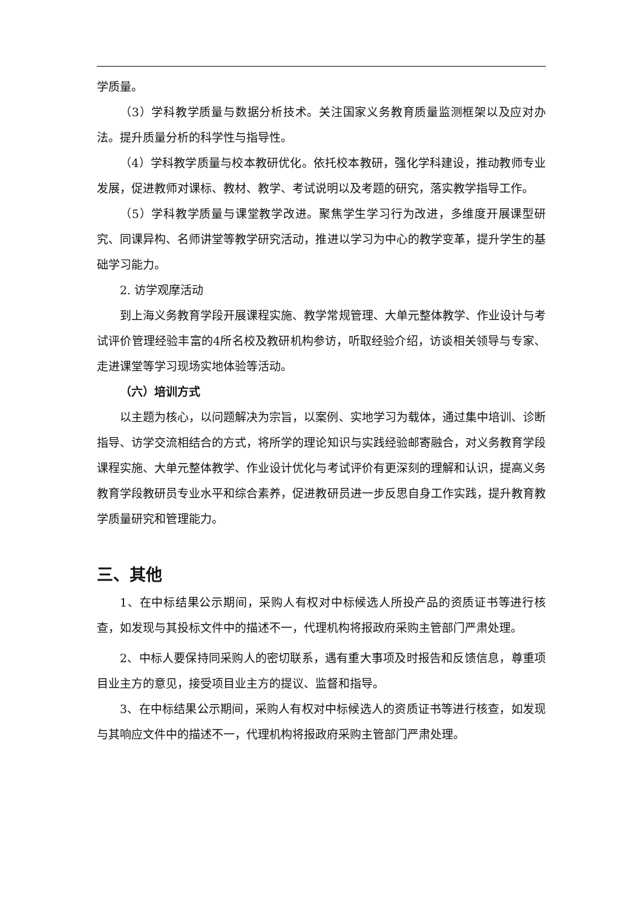学质量。
（3）学科教学质量与数据分析技术。关注国家义务教育质量监测框架以及应对办法。提升质量分析的科学性与指导性。
（4）学科教学质量与校本教研优化。依托校本教研，强化学科建设，推动教师专业发展，促进教师对课标、教材、教学、考试说明以及考题的研究，落实教学指导工作。
（5）学科教学质量与课堂教学改进。聚焦学生学习行为改进，多维度开展课型研究、同课异构、名师讲堂等教学研究活动，推进以学习为中心的教学变革，提升学生的基础学习能力。
2. 访学观摩活动
到上海义务教育学段开展课程实施、教学常规管理、大单元整体教学、作业设计与考试评价管理经验丰富的4所名校及教研机构参访，听取经验介绍，访谈相关领导与专家、走进课堂等学习现场实地体验等活动。
（六）培训方式
以主题为核心，以问题解决为宗旨，以案例、实地学习为载体，通过集中培训、诊断指导、访学交流相结合的方式，将所学的理论知识与实践经验邮寄融合，对义务教育学段课程实施、大单元整体教学、作业设计优化与考试评价有更深刻的理解和认识，提高义务教育学段教研员专业水平和综合素养，促进教研员进一步反思自身工作实践，提升教育教学质量研究和管理能力。
三、其他
1、在中标结果公示期间，采购人有权对中标候选人所投产品的资质证书等进行核查，如发现与其投标文件中的描述不一，代理机构将报政府采购主管部门严肃处理。
2、中标人要保持同采购人的密切联系，遇有重大事项及时报告和反馈信息，尊重项目业主方的意见，接受项目业主方的提议、监督和指导。
3、在中标结果公示期间，采购人有权对中标候选人的资质证书等进行核查，如发现与其响应文件中的描述不一，代理机构将报政府采购主管部门严肃处理。